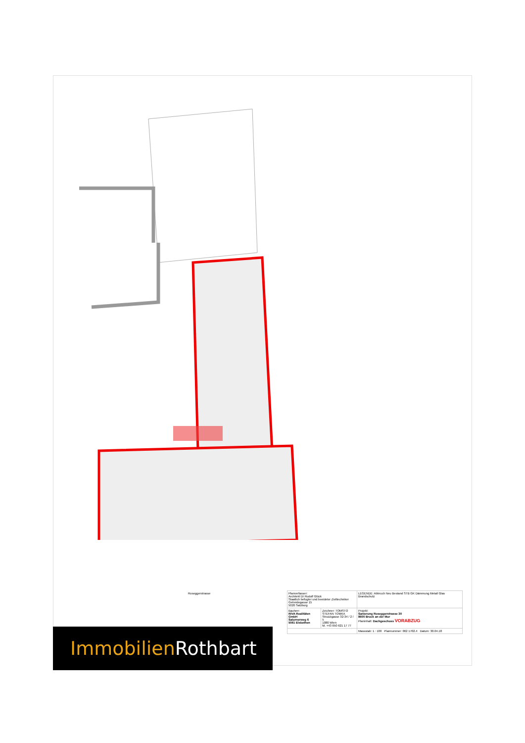Roseggerstrasse
| Planverfasser: Architekt DI Rudolf Glück Staatlich befugter und beeideter Ziviltechniker Getreidegasse 15 5020 Salzburg | | LEGENDE: Abbruch Neu Bestand STB GK Dämmung Metall Glas Brandschutz |
| Bauherr: RIVA Realitäten GmbH Salurnerweg 6 5061 Elsbethen | Zeichner: TOMSTO STEFAN TOMKA Strozzigasse 32-34 / 2 / 5 1080 Wien M. +43 650 621 17 77 | Projekt: Sanierung Roseggerstrasse 30 8600 Bruck an der Mur Planinhalt: Dachgeschoss VORABZUG |
| | | Massstab: 1 : 100 Plannummer: 062 1702.4 Datum: 30.04.18 |
Immobilien Rothbart